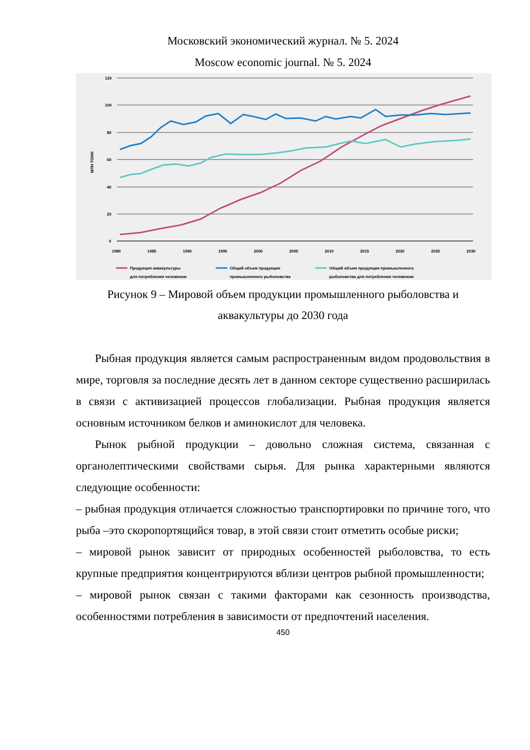Московский экономический журнал. № 5. 2024
Moscow economic journal. № 5. 2024
120
100
80
60
40
20
0
МЛН ТОНН
1980
1985
1990
1995
2000
2005
2010
2015
2020
2025
2030
Продукция аквакультуры
для потребления человеком
Общий объем продукции
промышленного рыболовства
Общий объем продукции промышленного
рыболовства для потребления человеком
Рисунок 9 – Мировой объем продукции промышленного рыболовства и
аквакультуры до 2030 года
Рыбная продукция является самым распространенным видом продовольствия в мире, торговля за последние десять лет в данном секторе существенно расширилась в связи с активизацией процессов глобализации. Рыбная продукция является основным источником белков и аминокислот для человека.
Рынок рыбной продукции – довольно сложная система, связанная с органолептическими свойствами сырья. Для рынка характерными являются следующие особенности:
– рыбная продукция отличается сложностью транспортировки по причине того, что рыба –это скоропортящийся товар, в этой связи стоит отметить особые риски;
– мировой рынок зависит от природных особенностей рыболовства, то есть крупные предприятия концентрируются вблизи центров рыбной промышленности;
– мировой рынок связан с такими факторами как сезонность производства, особенностями потребления в зависимости от предпочтений населения.
450